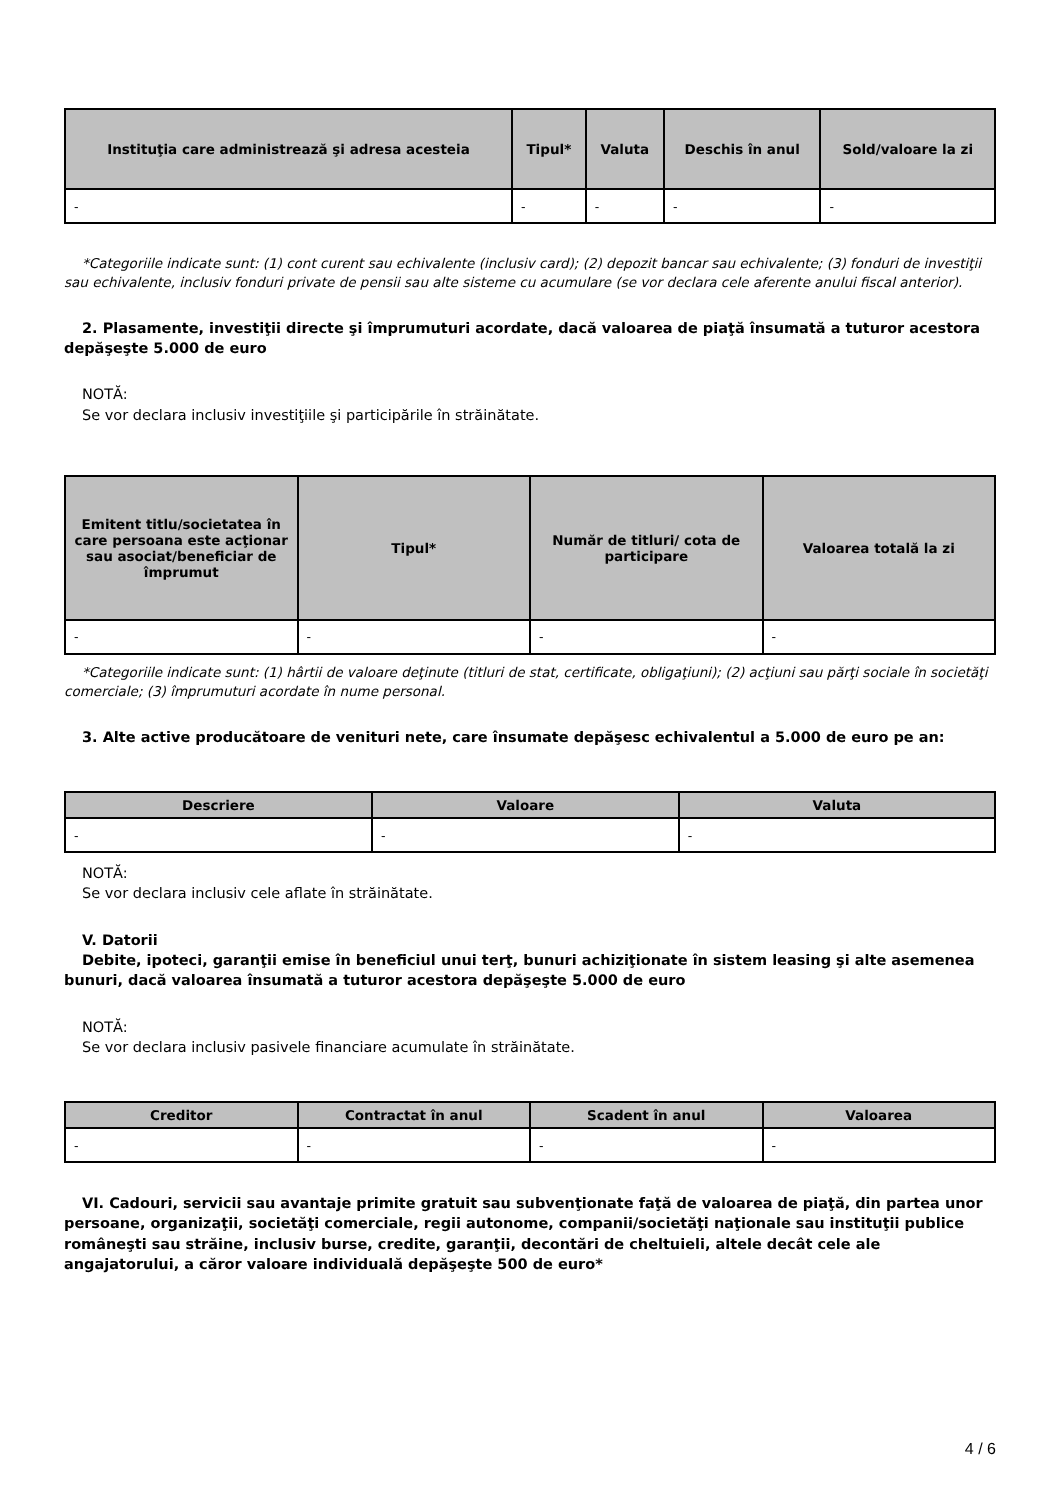| Instituţia care administrează şi adresa acesteia | Tipul* | Valuta | Deschis în anul | Sold/valoare la zi |
| --- | --- | --- | --- | --- |
| - | - | - | - | - |
*Categoriile indicate sunt: (1) cont curent sau echivalente (inclusiv card); (2) depozit bancar sau echivalente; (3) fonduri de investiţii sau echivalente, inclusiv fonduri private de pensii sau alte sisteme cu acumulare (se vor declara cele aferente anului fiscal anterior).
2. Plasamente, investiţii directe şi împrumuturi acordate, dacă valoarea de piaţă însumată a tuturor acestora depăşeşte 5.000 de euro
NOTĂ:
Se vor declara inclusiv investiţiile şi participările în străinătate.
| Emitent titlu/societatea în care persoana este acţionar sau asociat/beneficiar de împrumut | Tipul* | Număr de titluri/ cota de participare | Valoarea totală la zi |
| --- | --- | --- | --- |
| - | - | - | - |
*Categoriile indicate sunt: (1) hârtii de valoare deţinute (titluri de stat, certificate, obligaţiuni); (2) acţiuni sau părţi sociale în societăţi comerciale; (3) împrumuturi acordate în nume personal.
3. Alte active producătoare de venituri nete, care însumate depăşesc echivalentul a 5.000 de euro pe an:
| Descriere | Valoare | Valuta |
| --- | --- | --- |
| - | - | - |
NOTĂ:
Se vor declara inclusiv cele aflate în străinătate.
V. Datorii
Debite, ipoteci, garanţii emise în beneficiul unui terţ, bunuri achiziţionate în sistem leasing şi alte asemenea bunuri, dacă valoarea însumată a tuturor acestora depăşeşte 5.000 de euro
NOTĂ:
Se vor declara inclusiv pasivele financiare acumulate în străinătate.
| Creditor | Contractat în anul | Scadent în anul | Valoarea |
| --- | --- | --- | --- |
| - | - | - | - |
VI. Cadouri, servicii sau avantaje primite gratuit sau subvenţionate faţă de valoarea de piaţă, din partea unor persoane, organizaţii, societăţi comerciale, regii autonome, companii/societăţi naţionale sau instituţii publice româneşti sau străine, inclusiv burse, credite, garanţii, decontări de cheltuieli, altele decât cele ale angajatorului, a căror valoare individuală depăşeşte 500 de euro*
4 / 6